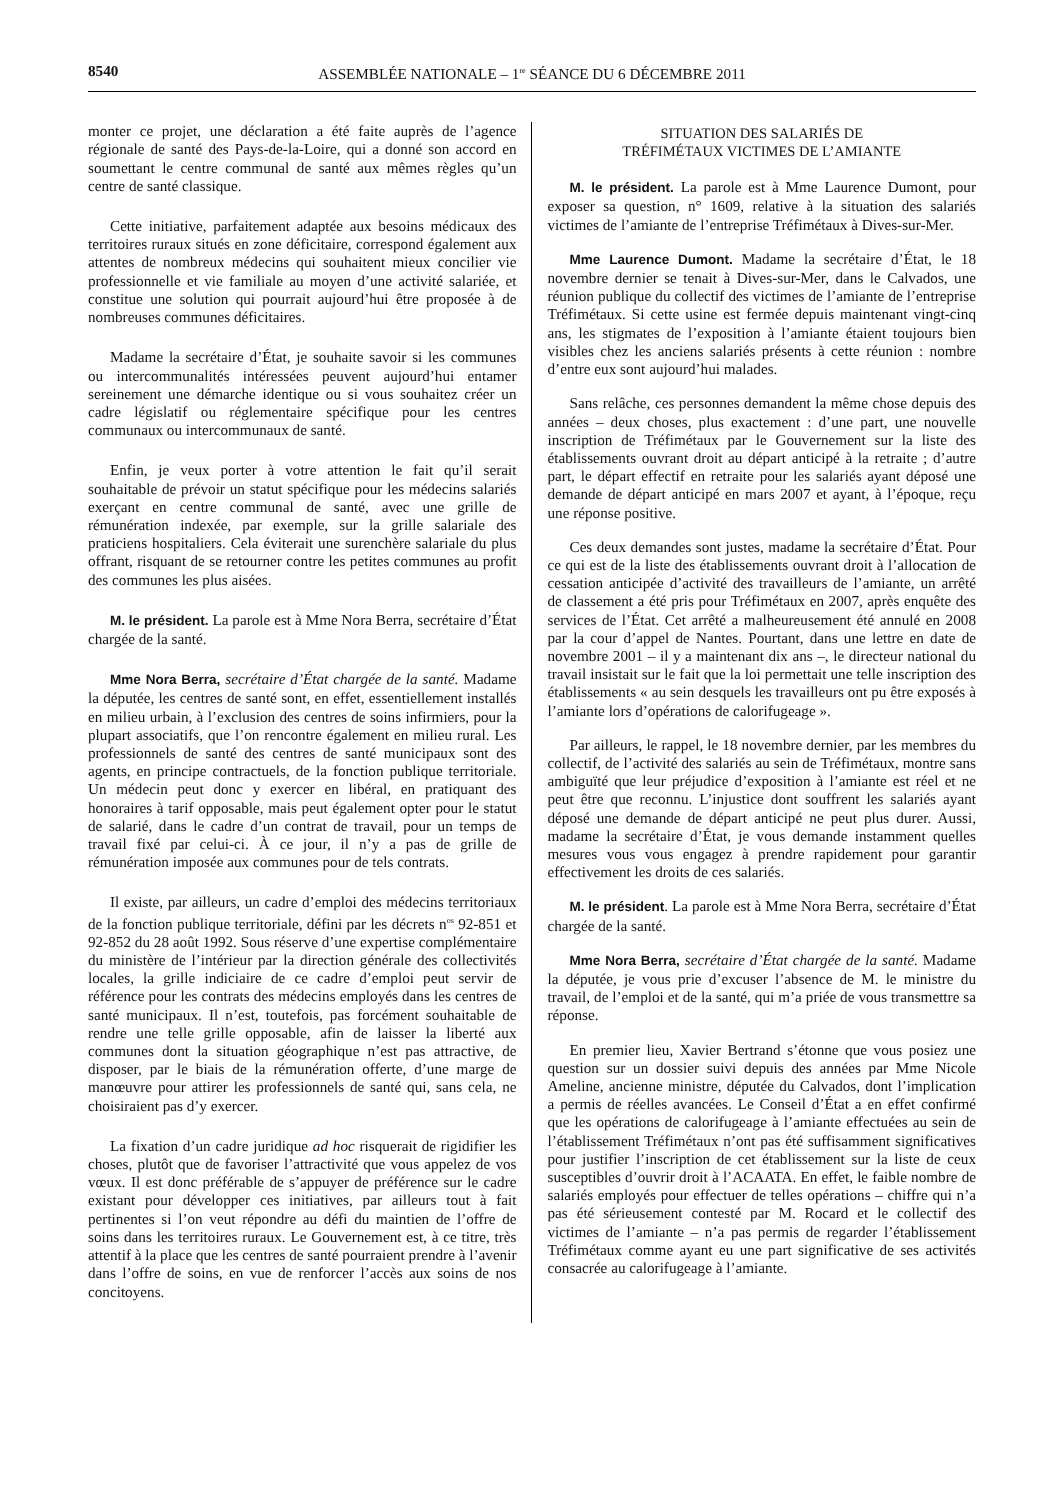8540 ASSEMBLÉE NATIONALE – 1<sup>re</sup> SÉANCE DU 6 DÉCEMBRE 2011
monter ce projet, une déclaration a été faite auprès de l’agence régionale de santé des Pays-de-la-Loire, qui a donné son accord en soumettant le centre communal de santé aux mêmes règles qu’un centre de santé classique.
Cette initiative, parfaitement adaptée aux besoins médicaux des territoires ruraux situés en zone déficitaire, correspond également aux attentes de nombreux médecins qui souhaitent mieux concilier vie professionnelle et vie familiale au moyen d’une activité salariée, et constitue une solution qui pourrait aujourd’hui être proposée à de nombreuses communes déficitaires.
Madame la secrétaire d’État, je souhaite savoir si les communes ou intercommunalités intéressées peuvent aujourd’hui entamer sereinement une démarche identique ou si vous souhaitez créer un cadre législatif ou réglementaire spécifique pour les centres communaux ou intercommunaux de santé.
Enfin, je veux porter à votre attention le fait qu’il serait souhaitable de prévoir un statut spécifique pour les médecins salariés exerçant en centre communal de santé, avec une grille de rémunération indexée, par exemple, sur la grille salariale des praticiens hospitaliers. Cela éviterait une surenchère salariale du plus offrant, risquant de se retourner contre les petites communes au profit des communes les plus aisées.
M. le président. La parole est à Mme Nora Berra, secrétaire d’État chargée de la santé.
Mme Nora Berra, secrétaire d’État chargée de la santé. Madame la députée, les centres de santé sont, en effet, essentiellement installés en milieu urbain, à l’exclusion des centres de soins infirmiers, pour la plupart associatifs, que l’on rencontre également en milieu rural. Les professionnels de santé des centres de santé municipaux sont des agents, en principe contractuels, de la fonction publique territoriale. Un médecin peut donc y exercer en libéral, en pratiquant des honoraires à tarif opposable, mais peut également opter pour le statut de salarié, dans le cadre d’un contrat de travail, pour un temps de travail fixé par celui-ci. À ce jour, il n’y a pas de grille de rémunération imposée aux communes pour de tels contrats.
Il existe, par ailleurs, un cadre d’emploi des médecins territoriaux de la fonction publique territoriale, défini par les décrets n<sup>os</sup> 92-851 et 92-852 du 28 août 1992. Sous réserve d’une expertise complémentaire du ministère de l’intérieur par la direction générale des collectivités locales, la grille indiciaire de ce cadre d’emploi peut servir de référence pour les contrats des médecins employés dans les centres de santé municipaux. Il n’est, toutefois, pas forcément souhaitable de rendre une telle grille opposable, afin de laisser la liberté aux communes dont la situation géographique n’est pas attractive, de disposer, par le biais de la rémunération offerte, d’une marge de manœuvre pour attirer les professionnels de santé qui, sans cela, ne choisiraient pas d’y exercer.
La fixation d’un cadre juridique ad hoc risquerait de rigidifier les choses, plutôt que de favoriser l’attractivité que vous appelez de vos vœux. Il est donc préférable de s’appuyer de préférence sur le cadre existant pour développer ces initiatives, par ailleurs tout à fait pertinentes si l’on veut répondre au défi du maintien de l’offre de soins dans les territoires ruraux. Le Gouvernement est, à ce titre, très attentif à la place que les centres de santé pourraient prendre à l’avenir dans l’offre de soins, en vue de renforcer l’accès aux soins de nos concitoyens.
SITUATION DES SALARIÉS DE
TRÉFIMÉTAUX VICTIMES DE L’AMIANTE
M. le président. La parole est à Mme Laurence Dumont, pour exposer sa question, n° 1609, relative à la situation des salariés victimes de l’amiante de l’entreprise Tréfimétaux à Dives-sur-Mer.
Mme Laurence Dumont. Madame la secrétaire d’État, le 18 novembre dernier se tenait à Dives-sur-Mer, dans le Calvados, une réunion publique du collectif des victimes de l’amiante de l’entreprise Tréfimétaux. Si cette usine est fermée depuis maintenant vingt-cinq ans, les stigmates de l’exposition à l’amiante étaient toujours bien visibles chez les anciens salariés présents à cette réunion : nombre d’entre eux sont aujourd’hui malades.
Sans relâche, ces personnes demandent la même chose depuis des années – deux choses, plus exactement : d’une part, une nouvelle inscription de Tréfimétaux par le Gouvernement sur la liste des établissements ouvrant droit au départ anticipé à la retraite ; d’autre part, le départ effectif en retraite pour les salariés ayant déposé une demande de départ anticipé en mars 2007 et ayant, à l’époque, reçu une réponse positive.
Ces deux demandes sont justes, madame la secrétaire d’État. Pour ce qui est de la liste des établissements ouvrant droit à l’allocation de cessation anticipée d’activité des travailleurs de l’amiante, un arrêté de classement a été pris pour Tréfimétaux en 2007, après enquête des services de l’État. Cet arrêté a malheureusement été annulé en 2008 par la cour d’appel de Nantes. Pourtant, dans une lettre en date de novembre 2001 – il y a maintenant dix ans –, le directeur national du travail insistait sur le fait que la loi permettait une telle inscription des établissements « au sein desquels les travailleurs ont pu être exposés à l’amiante lors d’opérations de calorifugeage ».
Par ailleurs, le rappel, le 18 novembre dernier, par les membres du collectif, de l’activité des salariés au sein de Tréfimétaux, montre sans ambiguïté que leur préjudice d’exposition à l’amiante est réel et ne peut être que reconnu. L’injustice dont souffrent les salariés ayant déposé une demande de départ anticipé ne peut plus durer. Aussi, madame la secrétaire d’État, je vous demande instamment quelles mesures vous vous engagez à prendre rapidement pour garantir effectivement les droits de ces salariés.
M. le président. La parole est à Mme Nora Berra, secrétaire d’État chargée de la santé.
Mme Nora Berra, secrétaire d’État chargée de la santé. Madame la députée, je vous prie d’excuser l’absence de M. le ministre du travail, de l’emploi et de la santé, qui m’a priée de vous transmettre sa réponse.
En premier lieu, Xavier Bertrand s’étonne que vous posiez une question sur un dossier suivi depuis des années par Mme Nicole Ameline, ancienne ministre, députée du Calvados, dont l’implication a permis de réelles avancées. Le Conseil d’État a en effet confirmé que les opérations de calorifugeage à l’amiante effectuées au sein de l’établissement Tréfimétaux n’ont pas été suffisamment significatives pour justifier l’inscription de cet établissement sur la liste de ceux susceptibles d’ouvrir droit à l’ACAATA. En effet, le faible nombre de salariés employés pour effectuer de telles opérations – chiffre qui n’a pas été sérieusement contesté par M. Rocard et le collectif des victimes de l’amiante – n’a pas permis de regarder l’établissement Tréfimétaux comme ayant eu une part significative de ses activités consacrée au calorifugeage à l’amiante.